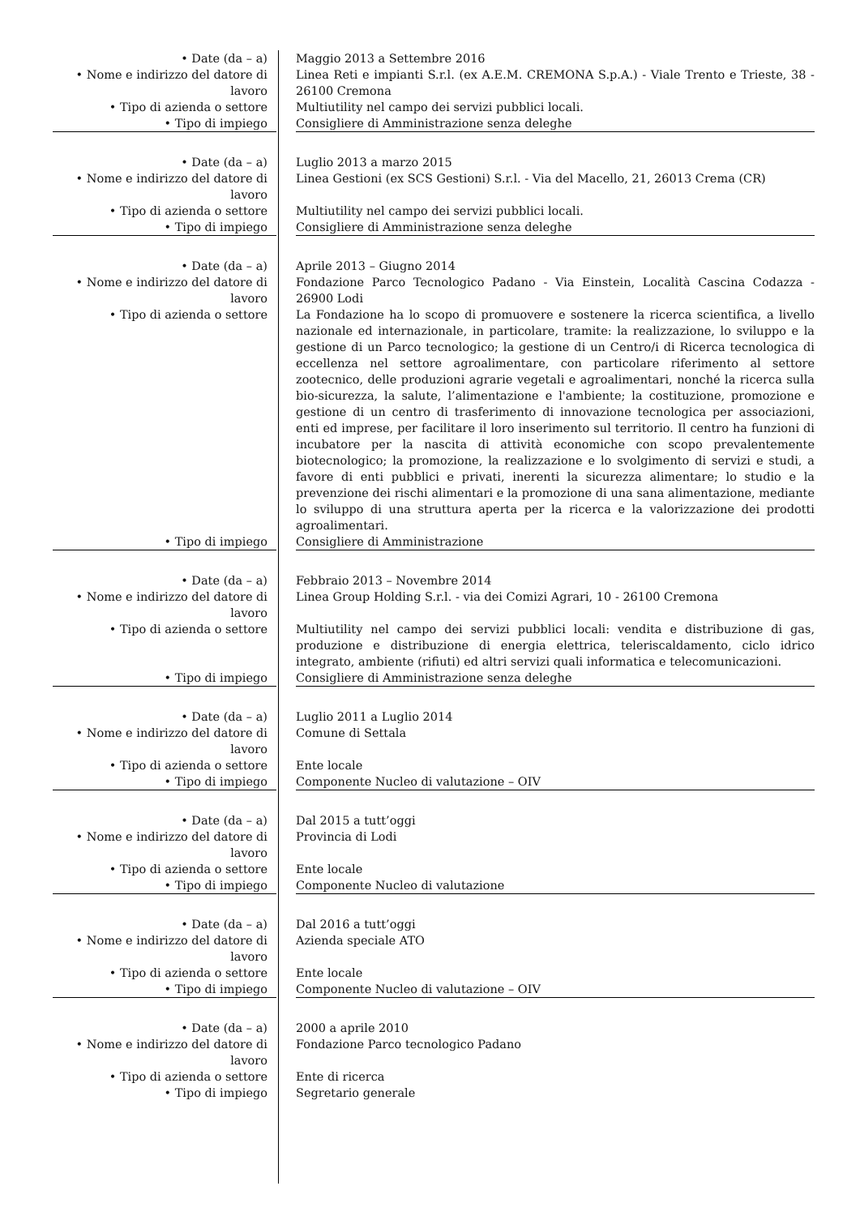| • Date (da – a) | | Maggio 2013 a Settembre 2016 |
| • Nome e indirizzo del datore di lavoro | | Linea Reti e impianti S.r.l. (ex A.E.M. CREMONA S.p.A.) - Viale Trento e Trieste, 38 - 26100 Cremona |
| • Tipo di azienda o settore | | Multiutility nel campo dei servizi pubblici locali. |
| • Tipo di impiego | | Consigliere di Amministrazione senza deleghe |
| • Date (da – a) | | Luglio 2013 a marzo 2015 |
| • Nome e indirizzo del datore di lavoro | | Linea Gestioni (ex SCS Gestioni) S.r.l. - Via del Macello, 21, 26013 Crema (CR) |
| • Tipo di azienda o settore | | Multiutility nel campo dei servizi pubblici locali. |
| • Tipo di impiego | | Consigliere di Amministrazione senza deleghe |
| • Date (da – a) | | Aprile 2013 – Giugno 2014 |
| • Nome e indirizzo del datore di lavoro | | Fondazione Parco Tecnologico Padano - Via Einstein, Località Cascina Codazza - 26900 Lodi |
| • Tipo di azienda o settore | | La Fondazione ha lo scopo di promuovere e sostenere la ricerca scientifica, a livello nazionale ed internazionale, in particolare, tramite: la realizzazione, lo sviluppo e la gestione di un Parco tecnologico; la gestione di un Centro/i di Ricerca tecnologica di eccellenza nel settore agroalimentare, con particolare riferimento al settore zootecnico, delle produzioni agrarie vegetali e agroalimentari, nonché la ricerca sulla bio-sicurezza, la salute, l’alimentazione e l'ambiente; la costituzione, promozione e gestione di un centro di trasferimento di innovazione tecnologica per associazioni, enti ed imprese, per facilitare il loro inserimento sul territorio. Il centro ha funzioni di incubatore per la nascita di attività economiche con scopo prevalentemente biotecnologico; la promozione, la realizzazione e lo svolgimento di servizi e studi, a favore di enti pubblici e privati, inerenti la sicurezza alimentare; lo studio e la prevenzione dei rischi alimentari e la promozione di una sana alimentazione, mediante lo sviluppo di una struttura aperta per la ricerca e la valorizzazione dei prodotti agroalimentari. |
| • Tipo di impiego | | Consigliere di Amministrazione |
| • Date (da – a) | | Febbraio 2013 – Novembre 2014 |
| • Nome e indirizzo del datore di lavoro | | Linea Group Holding S.r.l. - via dei Comizi Agrari, 10 - 26100 Cremona |
| • Tipo di azienda o settore | | Multiutility nel campo dei servizi pubblici locali: vendita e distribuzione di gas, produzione e distribuzione di energia elettrica, teleriscaldamento, ciclo idrico integrato, ambiente (rifiuti) ed altri servizi quali informatica e telecomunicazioni. |
| • Tipo di impiego | | Consigliere di Amministrazione senza deleghe |
| • Date (da – a) | | Luglio 2011 a Luglio 2014 |
| • Nome e indirizzo del datore di lavoro | | Comune di Settala |
| • Tipo di azienda o settore | | Ente locale |
| • Tipo di impiego | | Componente Nucleo di valutazione – OIV |
| • Date (da – a) | | Dal 2015 a tutt’oggi |
| • Nome e indirizzo del datore di lavoro | | Provincia di Lodi |
| • Tipo di azienda o settore | | Ente locale |
| • Tipo di impiego | | Componente Nucleo di valutazione |
| • Date (da – a) | | Dal 2016 a tutt’oggi |
| • Nome e indirizzo del datore di lavoro | | Azienda speciale ATO |
| • Tipo di azienda o settore | | Ente locale |
| • Tipo di impiego | | Componente Nucleo di valutazione – OIV |
| • Date (da – a) | | 2000 a aprile 2010 |
| • Nome e indirizzo del datore di lavoro | | Fondazione Parco tecnologico Padano |
| • Tipo di azienda o settore | | Ente di ricerca |
| • Tipo di impiego | | Segretario generale |